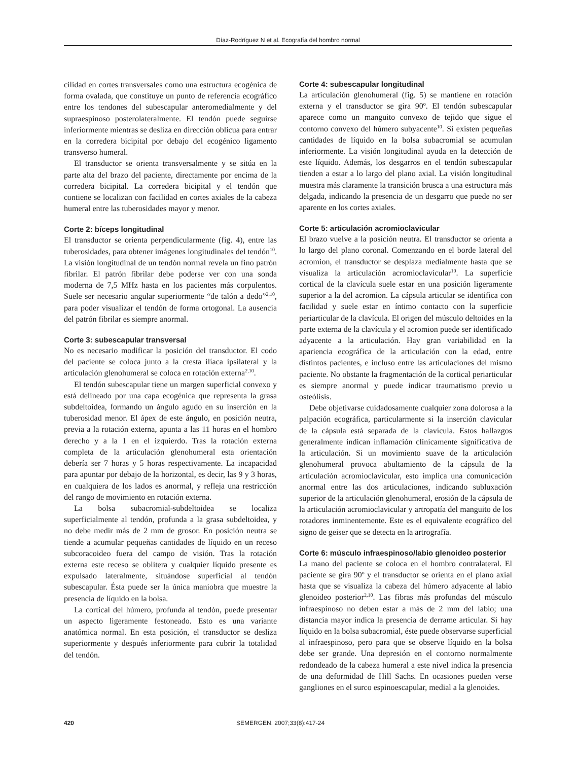Díaz-Rodríguez N et al. Ecografía del hombro normal
cilidad en cortes transversales como una estructura ecogénica de forma ovalada, que constituye un punto de referencia ecográfico entre los tendones del subescapular anteromedialmente y del supraespinoso posterolateralmente. El tendón puede seguirse inferiormente mientras se desliza en dirección oblicua para entrar en la corredera bicipital por debajo del ecogénico ligamento transverso humeral.
El transductor se orienta transversalmente y se sitúa en la parte alta del brazo del paciente, directamente por encima de la corredera bicipital. La corredera bicipital y el tendón que contiene se localizan con facilidad en cortes axiales de la cabeza humeral entre las tuberosidades mayor y menor.
Corte 2: bíceps longitudinal
El transductor se orienta perpendicularmente (fig. 4), entre las tuberosidades, para obtener imágenes longitudinales del tendón<sup>10</sup>. La visión longitudinal de un tendón normal revela un fino patrón fibrilar. El patrón fibrilar debe poderse ver con una sonda moderna de 7,5 MHz hasta en los pacientes más corpulentos. Suele ser necesario angular superiormente “de talón a dedo”<sup>2,10</sup>, para poder visualizar el tendón de forma ortogonal. La ausencia del patrón fibrilar es siempre anormal.
Corte 3: subescapular transversal
No es necesario modificar la posición del transductor. El codo del paciente se coloca junto a la cresta ilíaca ipsilateral y la articulación glenohumeral se coloca en rotación externa<sup>2,10</sup>.
El tendón subescapular tiene un margen superficial convexo y está delineado por una capa ecogénica que representa la grasa subdeltoidea, formando un ángulo agudo en su inserción en la tuberosidad menor. El ápex de este ángulo, en posición neutra, previa a la rotación externa, apunta a las 11 horas en el hombro derecho y a la 1 en el izquierdo. Tras la rotación externa completa de la articulación glenohumeral esta orientación debería ser 7 horas y 5 horas respectivamente. La incapacidad para apuntar por debajo de la horizontal, es decir, las 9 y 3 horas, en cualquiera de los lados es anormal, y refleja una restricción del rango de movimiento en rotación externa.
La bolsa subacromial-subdeltoidea se localiza superficialmente al tendón, profunda a la grasa subdeltoidea, y no debe medir más de 2 mm de grosor. En posición neutra se tiende a acumular pequeñas cantidades de líquido en un receso subcoracoideo fuera del campo de visión. Tras la rotación externa este receso se oblitera y cualquier líquido presente es expulsado lateralmente, situándose superficial al tendón subescapular. Ésta puede ser la única maniobra que muestre la presencia de líquido en la bolsa.
La cortical del húmero, profunda al tendón, puede presentar un aspecto ligeramente festoneado. Esto es una variante anatómica normal. En esta posición, el transductor se desliza superiormente y después inferiormente para cubrir la totalidad del tendón.
Corte 4: subescapular longitudinal
La articulación glenohumeral (fig. 5) se mantiene en rotación externa y el transductor se gira 90º. El tendón subescapular aparece como un manguito convexo de tejido que sigue el contorno convexo del húmero subyacente<sup>10</sup>. Si existen pequeñas cantidades de líquido en la bolsa subacromial se acumulan inferiormente. La visión longitudinal ayuda en la detección de este líquido. Además, los desgarros en el tendón subescapular tienden a estar a lo largo del plano axial. La visión longitudinal muestra más claramente la transición brusca a una estructura más delgada, indicando la presencia de un desgarro que puede no ser aparente en los cortes axiales.
Corte 5: articulación acromioclavicular
El brazo vuelve a la posición neutra. El transductor se orienta a lo largo del plano coronal. Comenzando en el borde lateral del acromion, el transductor se desplaza medialmente hasta que se visualiza la articulación acromioclavicular<sup>10</sup>. La superficie cortical de la clavícula suele estar en una posición ligeramente superior a la del acromion. La cápsula articular se identifica con facilidad y suele estar en íntimo contacto con la superficie periarticular de la clavícula. El origen del músculo deltoides en la parte externa de la clavícula y el acromion puede ser identificado adyacente a la articulación. Hay gran variabilidad en la apariencia ecográfica de la articulación con la edad, entre distintos pacientes, e incluso entre las articulaciones del mismo paciente. No obstante la fragmentación de la cortical periarticular es siempre anormal y puede indicar traumatismo previo u osteólisis.
Debe objetivarse cuidadosamente cualquier zona dolorosa a la palpación ecográfica, particularmente si la inserción clavicular de la cápsula está separada de la clavícula. Estos hallazgos generalmente indican inflamación clínicamente significativa de la articulación. Si un movimiento suave de la articulación glenohumeral provoca abultamiento de la cápsula de la articulación acromioclavicular, esto implica una comunicación anormal entre las dos articulaciones, indicando subluxación superior de la articulación glenohumeral, erosión de la cápsula de la articulación acromioclavicular y artropatía del manguito de los rotadores inminentemente. Este es el equivalente ecográfico del signo de geiser que se detecta en la artrografía.
Corte 6: músculo infraespinoso/labio glenoideo posterior
La mano del paciente se coloca en el hombro contralateral. El paciente se gira 90º y el transductor se orienta en el plano axial hasta que se visualiza la cabeza del húmero adyacente al labio glenoideo posterior<sup>2,10</sup>. Las fibras más profundas del músculo infraespinoso no deben estar a más de 2 mm del labio; una distancia mayor indica la presencia de derrame articular. Si hay líquido en la bolsa subacromial, éste puede observarse superficial al infraespinoso, pero para que se observe líquido en la bolsa debe ser grande. Una depresión en el contorno normalmente redondeado de la cabeza humeral a este nivel indica la presencia de una deformidad de Hill Sachs. En ocasiones pueden verse gangliones en el surco espinoescapular, medial a la glenoides.
420 SEMERGEN. 2007;33(8):417-24